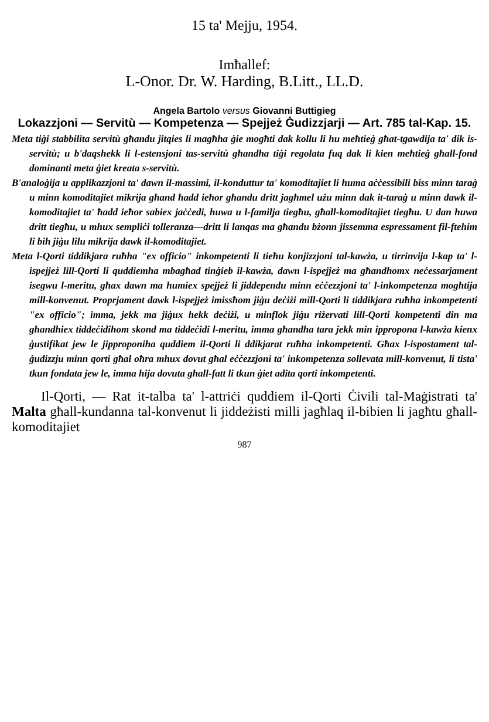15 ta' Mejju, 1954.
Imħallef:
L-Onor. Dr. W. Harding, B.Litt., LL.D.
Angela Bartolo versus Giovanni Buttigieg
Lokazzjoni — Servitù — Kompetenza — Spejjeż Ġudizzjarji — Art. 785 tal-Kap. 15.
Meta tiġi stabbilita servitù għandu jitqies li magħha ġie mogħti dak kollu li hu meħtieġ għat-tgawdija ta' dik is-servitù; u b'daqshekk li l-estensjoni tas-servitù għandha tiġi regolata fuq dak li kien meħtieġ għall-fond dominanti meta ġiet kreata s-servitù.
B'analoġija u applikazzjoni ta' dawn il-massimi, il-konduttur ta' komoditajiet li huma aċċessibili biss minn taraġ u minn komoditajiet mikrija għand ħadd ieħor għandu dritt jagħmel użu minn dak it-taraġ u minn dawk il-komoditajiet ta' ħadd ieħor sabiex jaċċedi, huwa u l-familja tiegħu, għall-komoditajiet tiegħu. U dan huwa dritt tiegħu, u mhux sempliċi tolleranza—dritt li lanqas ma għandu bżonn jissemma espressament fil-ftehim li bih jiġu lilu mikrija dawk il-komoditajiet.
Meta l-Qorti tiddikjara ruħha "ex officio" inkompetenti li tieħu konjizzjoni tal-kawża, u tirrinvija l-kap ta' l-ispejjeż lill-Qorti li quddiemha mbagħad tinġieb il-kawża, dawn l-ispejjeż ma għandhomx neċessarjament isegwu l-meritu, għax dawn ma humiex spejjeż li jiddependu minn eċċezzjoni ta' l-inkompetenza mogħtija mill-konvenut. Proprjament dawk l-ispejjeż imissħom jiġu deċiżi mill-Qorti li tiddikjara ruħha inkompetenti "ex officio"; imma, jekk ma jiġux hekk deċiżi, u minflok jiġu riżervati lill-Qorti kompetenti din ma għandhiex tiddeċidihom skond ma tiddeċidi l-meritu, imma għandha tara jekk min ippropona l-kawża kienx ġustifikat jew le jipproponiha quddiem il-Qorti li ddikjarat ruħha inkompetenti. Għax l-ispostament tal-ġudizzju minn qorti għal oħra mhux dovut għal eċċezzjoni ta' inkompetenza sollevata mill-konvenut, li tista' tkun fondata jew le, imma hija dovuta għall-fatt li tkun ġiet adita qorti inkompetenti.
Il-Qorti, — Rat it-talba ta' l-attriċi quddiem il-Qorti Ċivili tal-Maġistrati ta' Malta għall-kundanna tal-konvenut li jiddeżisti milli jagħlaq il-bibien li jagħtu għall-komoditajiet
987